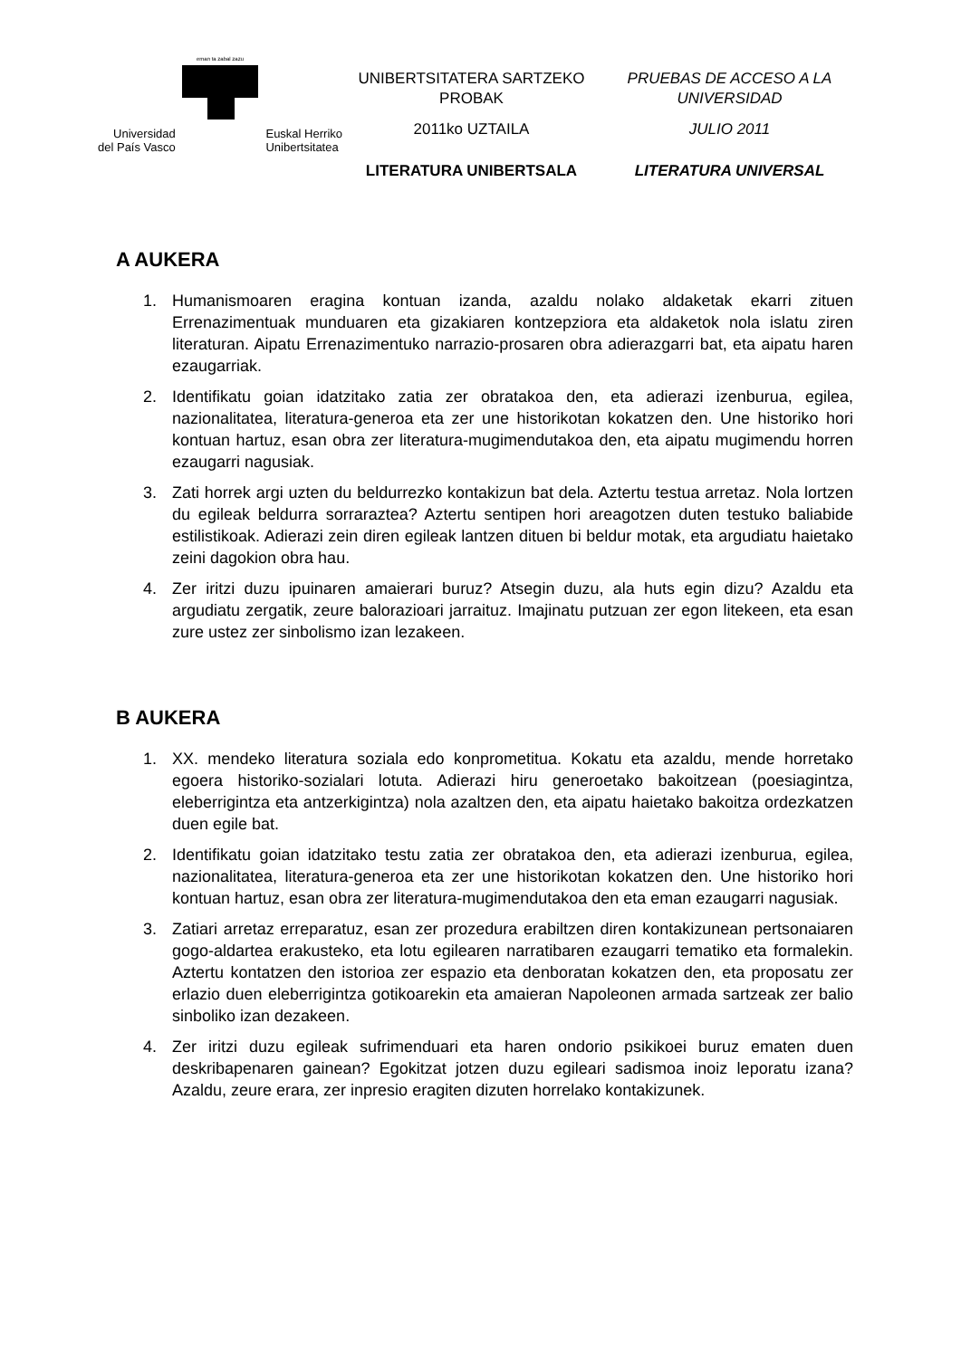eman ta zabal zazu
Universidad
del País Vasco
Euskal Herriko
Unibertsitatea
UNIBERTSITATERA SARTZEKO
PROBAK
2011ko UZTAILA
LITERATURA UNIBERTSALA
PRUEBAS DE ACCESO A LA
UNIVERSIDAD
JULIO 2011
LITERATURA UNIVERSAL
A AUKERA
1. Humanismoaren eragina kontuan izanda, azaldu nolako aldaketak ekarri zituen Errenazimentuak munduaren eta gizakiaren kontzepziora eta aldaketok nola islatu ziren literaturan. Aipatu Errenazimentuko narrazio-prosaren obra adierazgarri bat, eta aipatu haren ezaugarriak.
2. Identifikatu goian idatzitako zatia zer obratakoa den, eta adierazi izenburua, egilea, nazionalitatea, literatura-generoa eta zer une historikotan kokatzen den. Une historiko hori kontuan hartuz, esan obra zer literatura-mugimendutakoa den, eta aipatu mugimendu horren ezaugarri nagusiak.
3. Zati horrek argi uzten du beldurrezko kontakizun bat dela. Aztertu testua arretaz. Nola lortzen du egileak beldurra sorraraztea? Aztertu sentipen hori areagotzen duten testuko baliabide estilistikoak. Adierazi zein diren egileak lantzen dituen bi beldur motak, eta argudiatu haietako zeini dagokion obra hau.
4. Zer iritzi duzu ipuinaren amaierari buruz? Atsegin duzu, ala huts egin dizu? Azaldu eta argudiatu zergatik, zeure balorazioari jarraituz. Imajinatu putzuan zer egon litekeen, eta esan zure ustez zer sinbolismo izan lezakeen.
B AUKERA
1. XX. mendeko literatura soziala edo konprometitua. Kokatu eta azaldu, mende horretako egoera historiko-sozialari lotuta. Adierazi hiru generoetako bakoitzean (poesiagintza, eleberrigintza eta antzerkigintza) nola azaltzen den, eta aipatu haietako bakoitza ordezkatzen duen egile bat.
2. Identifikatu goian idatzitako testu zatia zer obratakoa den, eta adierazi izenburua, egilea, nazionalitatea, literatura-generoa eta zer une historikotan kokatzen den. Une historiko hori kontuan hartuz, esan obra zer literatura-mugimendutakoa den eta eman ezaugarri nagusiak.
3. Zatiari arretaz erreparatuz, esan zer prozedura erabiltzen diren kontakizunean pertsonaiaren gogo-aldartea erakusteko, eta lotu egilearen narratibaren ezaugarri tematiko eta formalekin. Aztertu kontatzen den istorioa zer espazio eta denboratan kokatzen den, eta proposatu zer erlazio duen eleberrigintza gotikoarekin eta amaieran Napoleonen armada sartzeak zer balio sinboliko izan dezakeen.
4. Zer iritzi duzu egileak sufrimenduari eta haren ondorio psikikoei buruz ematen duen deskribapenaren gainean? Egokitzat jotzen duzu egileari sadismoa inoiz leporatu izana? Azaldu, zeure erara, zer inpresio eragiten dizuten horrelako kontakizunek.